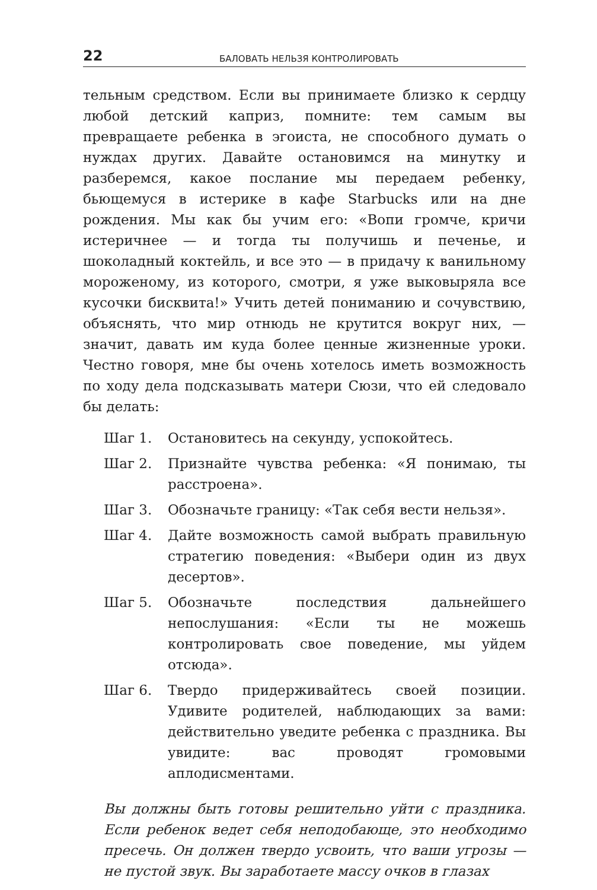22 БАЛОВАТЬ НЕЛЬЗЯ КОНТРОЛИРОВАТЬ
тельным средством. Если вы принимаете близко к сердцу любой детский каприз, помните: тем самым вы превращаете ребенка в эгоиста, не способного думать о нуждах других. Давайте остановимся на минутку и разберемся, какое послание мы передаем ребенку, бьющемуся в истерике в кафе Starbucks или на дне рождения. Мы как бы учим его: «Вопи громче, кричи истеричнее — и тогда ты получишь и печенье, и шоколадный коктейль, и все это — в придачу к ванильному мороженому, из которого, смотри, я уже выковыряла все кусочки бисквита!» Учить детей пониманию и сочувствию, объяснять, что мир отнюдь не крутится вокруг них, — значит, давать им куда более ценные жизненные уроки. Честно говоря, мне бы очень хотелось иметь возможность по ходу дела подсказывать матери Сюзи, что ей следовало бы делать:
Шаг 1. Остановитесь на секунду, успокойтесь.
Шаг 2. Признайте чувства ребенка: «Я понимаю, ты расстроена».
Шаг 3. Обозначьте границу: «Так себя вести нельзя».
Шаг 4. Дайте возможность самой выбрать правильную стратегию поведения: «Выбери один из двух десертов».
Шаг 5. Обозначьте последствия дальнейшего непослушания: «Если ты не можешь контролировать свое поведение, мы уйдем отсюда».
Шаг 6. Твердо придерживайтесь своей позиции. Удивите родителей, наблюдающих за вами: действительно уведите ребенка с праздника. Вы увидите: вас проводят громовыми аплодисментами.
Вы должны быть готовы решительно уйти с праздника. Если ребенок ведет себя неподобающе, это необходимо пресечь. Он должен твердо усвоить, что ваши угрозы — не пустой звук. Вы заработаете массу очков в глазах